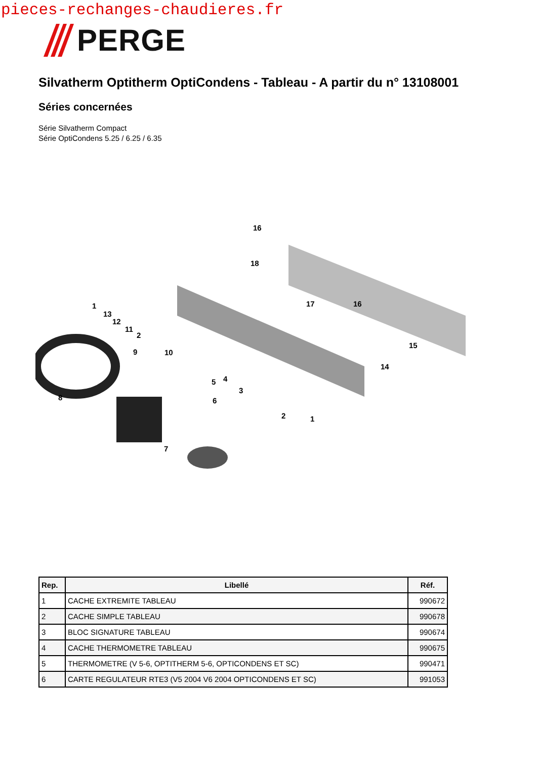pieces-rechanges-chaudieres.fr
PERGE
Silvatherm Optitherm OptiCondens - Tableau - A partir du n° 13108001
Séries concernées
Série Silvatherm Compact
Série OptiCondens 5.25 / 6.25 / 6.35
16
18
1
13
12
11
2
9 10
17 16
15
14
5 4
3
8 6
2 1
7
| Rep. | Libellé | Réf. |
| --- | --- | --- |
| 1 | CACHE EXTREMITE TABLEAU | 990672 |
| 2 | CACHE SIMPLE TABLEAU | 990678 |
| 3 | BLOC SIGNATURE TABLEAU | 990674 |
| 4 | CACHE THERMOMETRE TABLEAU | 990675 |
| 5 | THERMOMETRE (V 5-6, OPTITHERM 5-6, OPTICONDENS ET SC) | 990471 |
| 6 | CARTE REGULATEUR RTE3 (V5 2004 V6 2004 OPTICONDENS ET SC) | 991053 |